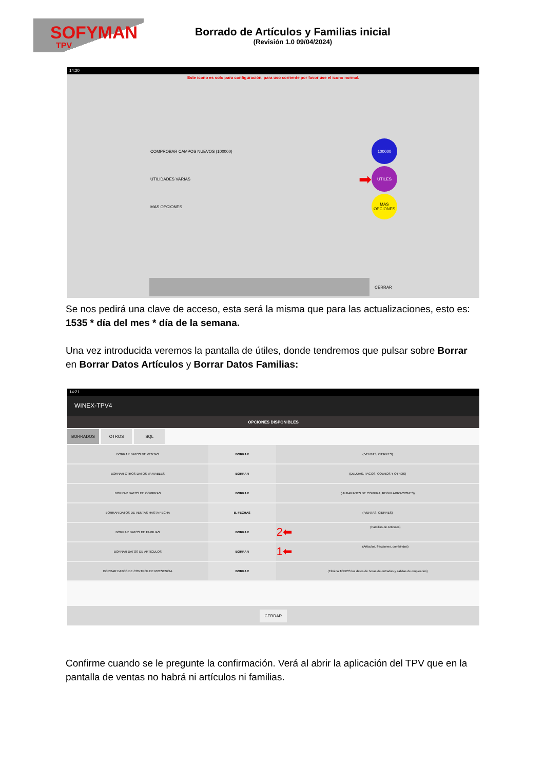SOFYMAN
TPV
Borrado de Artículos y Familias inicial
(Revisión 1.0 09/04/2024)
14:20
Este icono es solo para configuración, para uso corriente por favor use el icono normal.
COMPROBAR CAMPOS NUEVOS (100000)
100000
UTILIDADES VARIAS ➡
UTILES
MAS OPCIONES
MAS OPCIONES
CERRAR
Se nos pedirá una clave de acceso, esta será la misma que para las actualizaciones, esto es: 1535 * día del mes * día de la semana.
Una vez introducida veremos la pantalla de útiles, donde tendremos que pulsar sobre Borrar en Borrar Datos Artículos y Borrar Datos Familias:
14:21
WINEX-TPV4
OPCIONES DISPONIBLES
BORRADOS OTROS SQL
| BORRAR DATOS DE VENTAS | BORRAR | ( VENTAS, CIERRES) |
| BORRAR OTROS DATOS VARIABLES | BORRAR | (DEUDAS, PAGOS, COBROS Y OTROS) |
| BORRAR DATOS DE COMPRAS | BORRAR | ( ALBARANES DE COMPRA, REGULARIZACIONES) |
| BORRAR DATOS DE VENTAS HASTA FECHA | B. FECHAS | ( VENTAS, CIERRES) |
| BORRAR DATOS DE FAMILIAS | BORRAR | 2⬅ (Familias de Articulos) |
| BORRAR DATOS DE ARTICULOS | BORRAR | 1⬅ (Articulos, fracciones, combindos) |
| BORRAR DATOS DE CONTROL DE PRESENCIA | BORRAR | (Elimina TODOS los datos de horas de entradas y salidas de empleados) |
CERRAR
Confirme cuando se le pregunte la confirmación. Verá al abrir la aplicación del TPV que en la pantalla de ventas no habrá ni artículos ni familias.